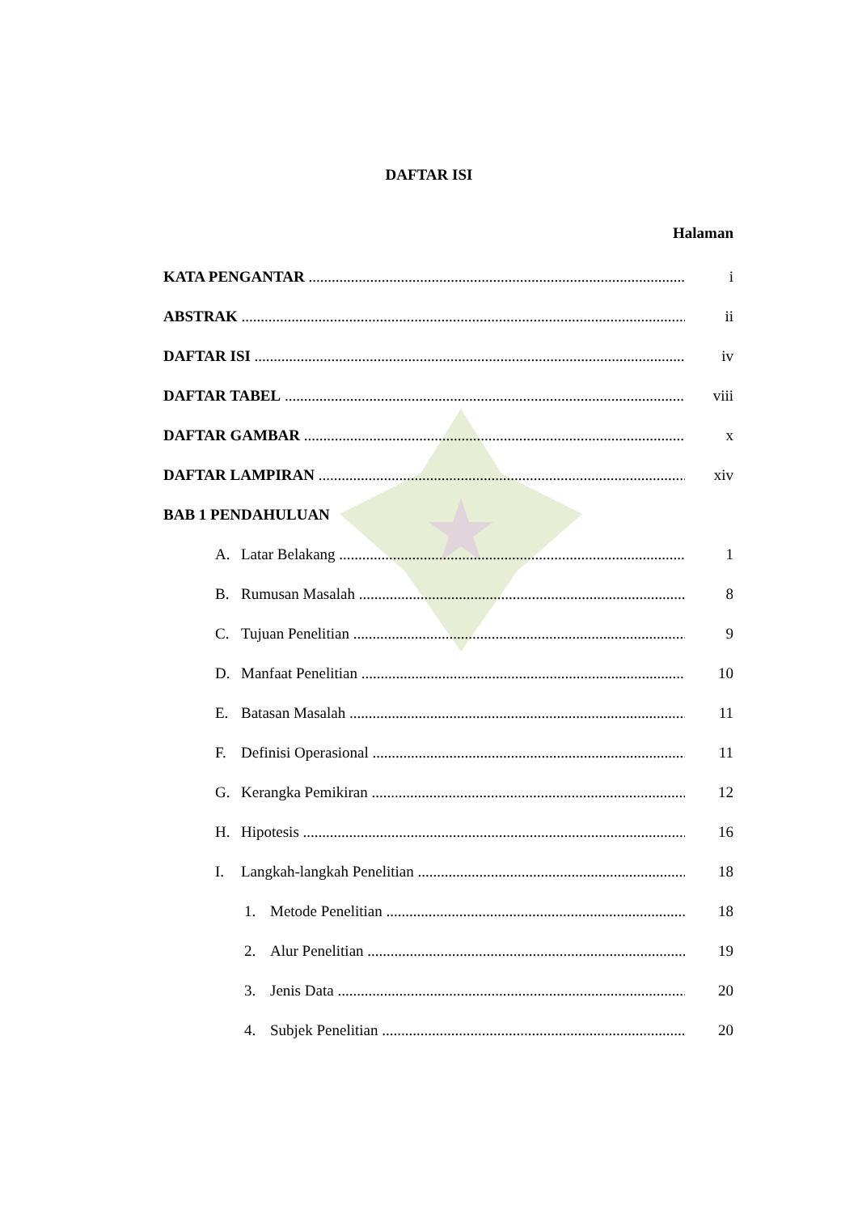DAFTAR ISI
Halaman
KATA PENGANTAR i
ABSTRAK ii
DAFTAR ISI iv
DAFTAR TABEL viii
DAFTAR GAMBAR x
DAFTAR LAMPIRAN xiv
BAB 1 PENDAHULUAN
A. Latar Belakang 1
B. Rumusan Masalah 8
C. Tujuan Penelitian 9
D. Manfaat Penelitian 10
E. Batasan Masalah 11
F. Definisi Operasional 11
G. Kerangka Pemikiran 12
H. Hipotesis 16
I. Langkah-langkah Penelitian 18
1. Metode Penelitian 18
2. Alur Penelitian 19
3. Jenis Data 20
4. Subjek Penelitian 20